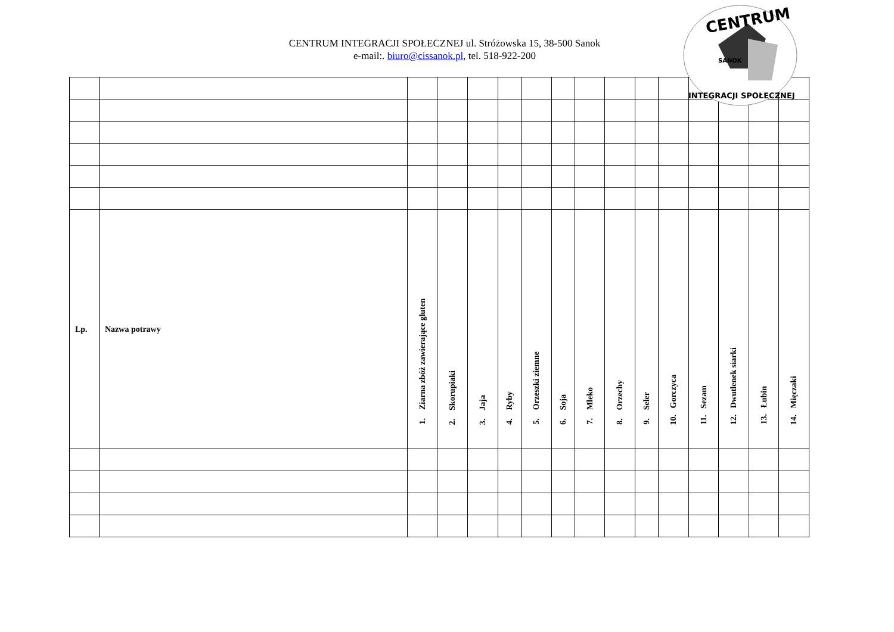CENTRUM
SANOK
INTEGRACJI SPOŁECZNEJ
CENTRUM INTEGRACJI SPOŁECZNEJ ul. Stróżowska 15, 38-500 Sanok
e-mail:. biuro@cissanok.pl, tel. 518-922-200
| Lp. | Nazwa potrawy | 1. Ziarna zbóż zawierające gluten | 2. Skorupiaki | 3. Jaja | 4. Ryby | 5. Orzeszki ziemne | 6. Soja | 7. Mleko | 8. Orzechy | 9. Seler | 10. Gorczyca | 11. Sezam | 12. Dwutlenek siarki | 13. Łubin | 14. Mięczaki |
| --- | --- | --- | --- | --- | --- | --- | --- | --- | --- | --- | --- | --- | --- | --- | --- |